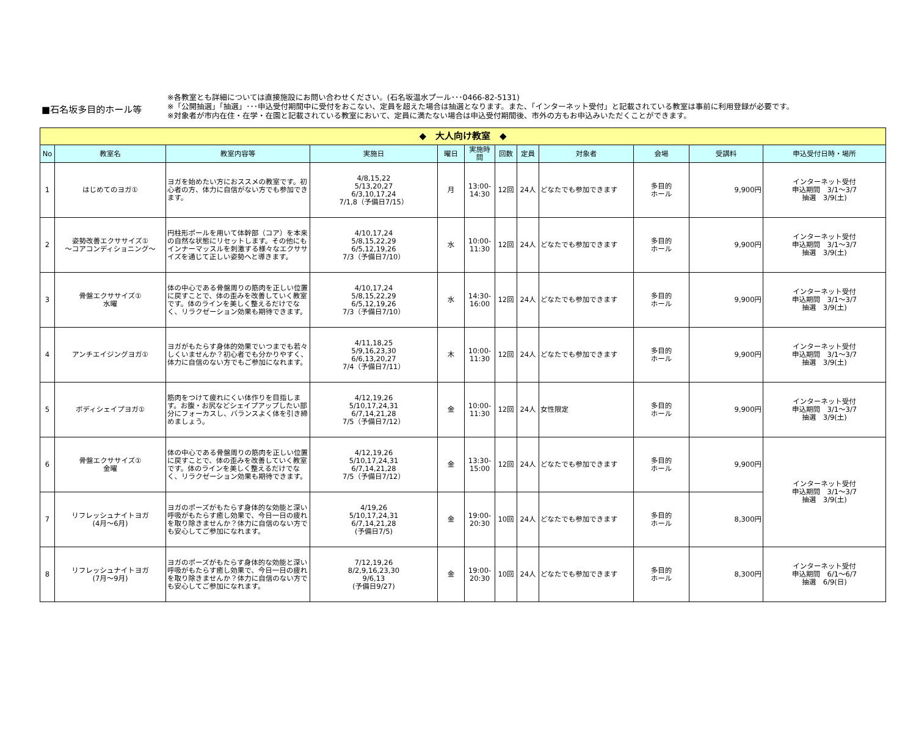■石名坂多目的ホール等
※各教室とも詳細については直接施設にお問い合わせください。(石名坂温水プール･･･0466-82-5131)
※「公開抽選」「抽選」･･･申込受付期間中に受付をおこない、定員を超えた場合は抽選となります。また、「インターネット受付」と記載されている教室は事前に利用登録が必要です。
※対象者が市内在住・在学・在園と記載されている教室において、定員に満たない場合は申込受付期間後、市外の方もお申込みいただくことができます。
| ◆ 大人向け教室 ◆ | | | | | | | | | | | |
| --- | --- | --- | --- | --- | --- | --- | --- | --- | --- | --- | --- |
| No | 教室名 | 教室内容等 | 実施日 | 曜日 | 実施時間 | 回数 | 定員 | 対象者 | 会場 | 受講料 | 申込受付日時・場所 |
| 1 | はじめてのヨガ① | ヨガを始めたい方におススメの教室です。初心者の方、体力に自信がない方でも参加できます。 | 4/8,15,22 5/13,20,27 6/3,10,17,24 7/1,8（予備日7/15） | 月 | 13:00- 14:30 | 12回 | 24人 | どなたでも参加できます | 多目的 ホール | 9,900円 | インターネット受付 申込期間 3/1～3/7 抽選 3/9(土) |
| 2 | 姿勢改善エクササイズ① ～コアコンディショニング～ | 円柱形ポールを用いて体幹部（コア）を本来の自然な状態にリセットします。その他にもインナーマッスルを刺激する様々なエクササイズを通じて正しい姿勢へと導きます。 | 4/10,17,24 5/8,15,22,29 6/5,12,19,26 7/3（予備日7/10） | 水 | 10:00- 11:30 | 12回 | 24人 | どなたでも参加できます | 多目的 ホール | 9,900円 | インターネット受付 申込期間 3/1～3/7 抽選 3/9(土) |
| 3 | 骨盤エクササイズ① 水曜 | 体の中心である骨盤周りの筋肉を正しい位置に戻すことで、体の歪みを改善していく教室です。体のラインを美しく整えるだけでなく、リラクゼーション効果も期待できます。 | 4/10,17,24 5/8,15,22,29 6/5,12,19,26 7/3（予備日7/10） | 水 | 14:30- 16:00 | 12回 | 24人 | どなたでも参加できます | 多目的 ホール | 9,900円 | インターネット受付 申込期間 3/1～3/7 抽選 3/9(土) |
| 4 | アンチエイジングヨガ① | ヨガがもたらす身体的効果でいつまでも若々しくいませんか？初心者でも分かりやすく、体力に自信のない方でもご参加になれます。 | 4/11,18,25 5/9,16,23,30 6/6,13,20,27 7/4（予備日7/11） | 木 | 10:00- 11:30 | 12回 | 24人 | どなたでも参加できます | 多目的 ホール | 9,900円 | インターネット受付 申込期間 3/1～3/7 抽選 3/9(土) |
| 5 | ボディシェイプヨガ① | 筋肉をつけて疲れにくい体作りを目指します。お腹・お尻などシェイプアップしたい部分にフォーカスし、バランスよく体を引き締めましょう。 | 4/12,19,26 5/10,17,24,31 6/7,14,21,28 7/5（予備日7/12） | 金 | 10:00- 11:30 | 12回 | 24人 | 女性限定 | 多目的 ホール | 9,900円 | インターネット受付 申込期間 3/1～3/7 抽選 3/9(土) |
| 6 | 骨盤エクササイズ① 金曜 | 体の中心である骨盤周りの筋肉を正しい位置に戻すことで、体の歪みを改善していく教室です。体のラインを美しく整えるだけでなく、リラクゼーション効果も期待できます。 | 4/12,19,26 5/10,17,24,31 6/7,14,21,28 7/5（予備日7/12） | 金 | 13:30- 15:00 | 12回 | 24人 | どなたでも参加できます | 多目的 ホール | 9,900円 | インターネット受付 申込期間 3/1～3/7 抽選 3/9(土) |
| 7 | リフレッシュナイトヨガ (4月～6月) | ヨガのポーズがもたらす身体的な効能と深い呼吸がもたらす癒し効果で、今日一日の疲れを取り除きませんか？体力に自信のない方でも安心してご参加になれます。 | 4/19,26 5/10,17,24,31 6/7,14,21,28 (予備日7/5) | 金 | 19:00- 20:30 | 10回 | 24人 | どなたでも参加できます | 多目的 ホール | 8,300円 | |
| 8 | リフレッシュナイトヨガ (7月～9月) | ヨガのポーズがもたらす身体的な効能と深い呼吸がもたらす癒し効果で、今日一日の疲れを取り除きませんか？体力に自信のない方でも安心してご参加になれます。 | 7/12,19,26 8/2,9,16,23,30 9/6,13 (予備日9/27) | 金 | 19:00- 20:30 | 10回 | 24人 | どなたでも参加できます | 多目的 ホール | 8,300円 | インターネット受付 申込期間 6/1～6/7 抽選 6/9(日) |